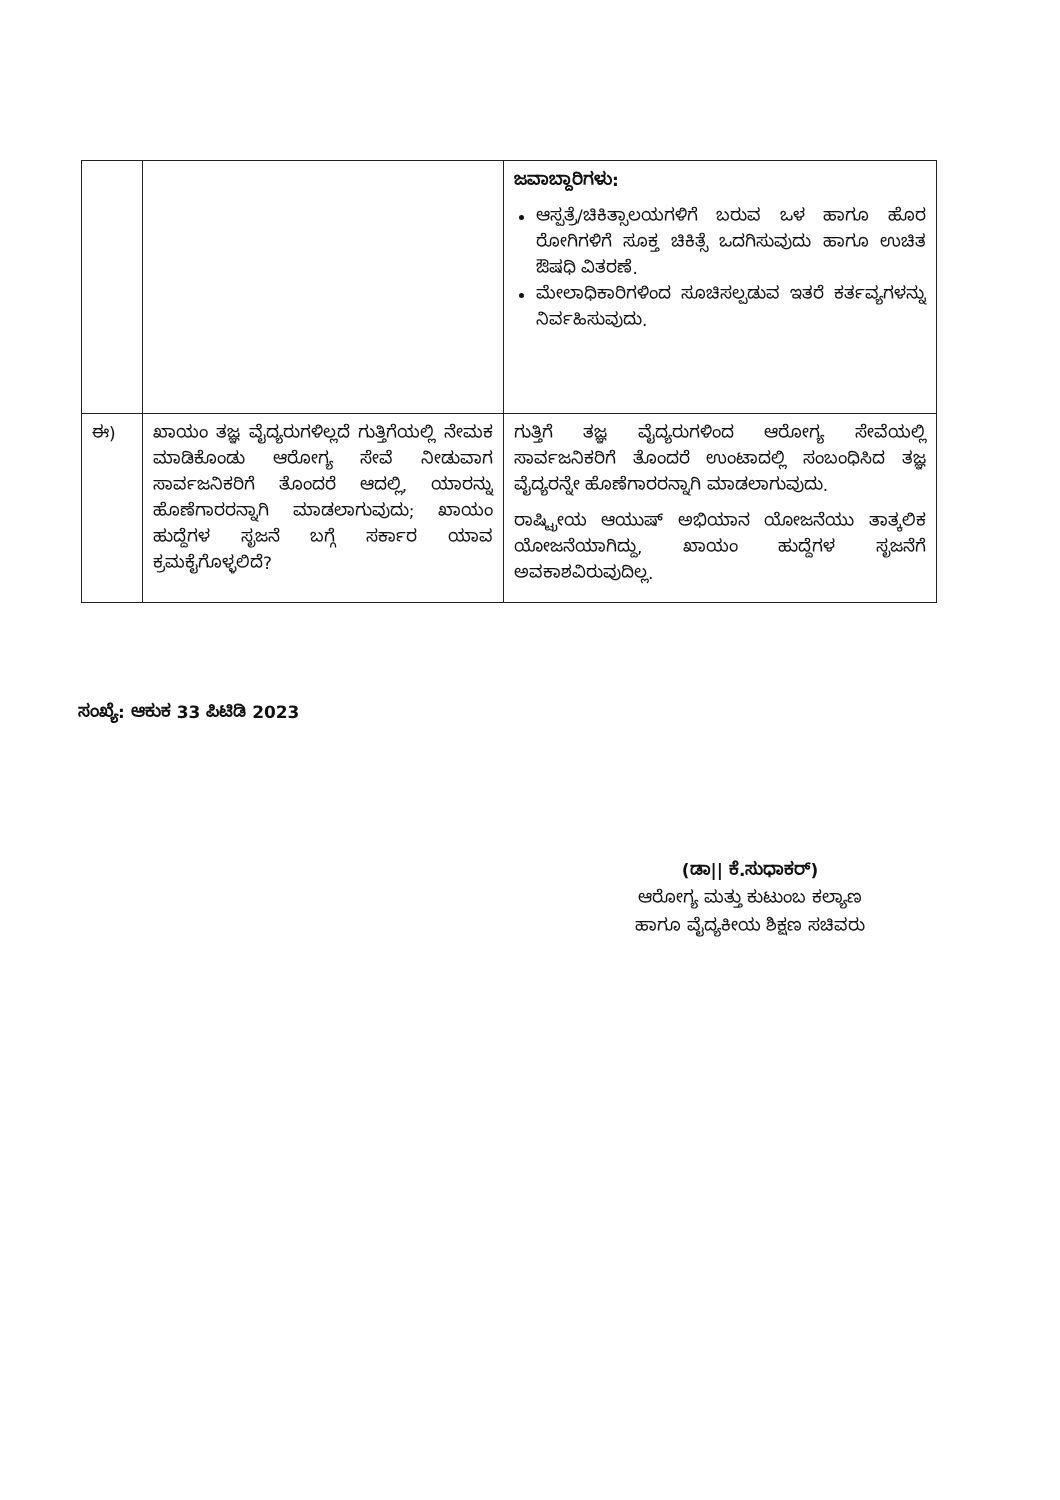| | | ಜವಾಬ್ದಾರಿಗಳು: ಆಸ್ಪತ್ರೆ/ಚಿಕಿತ್ಸಾಲಯಗಳಿಗೆ ಬರುವ ಒಳ ಹಾಗೂ ಹೊರ ರೋಗಿಗಳಿಗೆ ಸೂಕ್ತ ಚಿಕಿತ್ಸೆ ಒದಗಿಸುವುದು ಹಾಗೂ ಉಚಿತ ಔಷಧಿ ವಿತರಣೆ. ಮೇಲಾಧಿಕಾರಿಗಳಿಂದ ಸೂಚಿಸಲ್ಪಡುವ ಇತರೆ ಕರ್ತವ್ಯಗಳನ್ನು ನಿರ್ವಹಿಸುವುದು. |
| ಈ) | ಖಾಯಂ ತಜ್ಞ ವೈದ್ಯರುಗಳಿಲ್ಲದೆ ಗುತ್ತಿಗೆಯಲ್ಲಿ ನೇಮಕ ಮಾಡಿಕೊಂಡು ಆರೋಗ್ಯ ಸೇವೆ ನೀಡುವಾಗ ಸಾರ್ವಜನಿಕರಿಗೆ ತೊಂದರೆ ಆದಲ್ಲಿ, ಯಾರನ್ನು ಹೊಣೆಗಾರರನ್ನಾಗಿ ಮಾಡಲಾಗುವುದು; ಖಾಯಂ ಹುದ್ದೆಗಳ ಸೃಜನೆ ಬಗ್ಗೆ ಸರ್ಕಾರ ಯಾವ ಕ್ರಮಕೈಗೊಳ್ಳಲಿದೆ? | ಗುತ್ತಿಗೆ ತಜ್ಞ ವೈದ್ಯರುಗಳಿಂದ ಆರೋಗ್ಯ ಸೇವೆಯಲ್ಲಿ ಸಾರ್ವಜನಿಕರಿಗೆ ತೊಂದರೆ ಉಂಟಾದಲ್ಲಿ ಸಂಬಂಧಿಸಿದ ತಜ್ಞ ವೈದ್ಯರನ್ನೇ ಹೊಣೆಗಾರರನ್ನಾಗಿ ಮಾಡಲಾಗುವುದು. ರಾಷ್ಟ್ರೀಯ ಆಯುಷ್ ಅಭಿಯಾನ ಯೋಜನೆಯು ತಾತ್ಕಲಿಕ ಯೋಜನೆಯಾಗಿದ್ದು, ಖಾಯಂ ಹುದ್ದೆಗಳ ಸೃಜನೆಗೆ ಅವಕಾಶವಿರುವುದಿಲ್ಲ. |
ಸಂಖ್ಯೆ: ಆಕುಕ 33 ಪಿಟಿಡಿ 2023
(ಡಾ|| ಕೆ.ಸುಧಾಕರ್)
ಆರೋಗ್ಯ ಮತ್ತು ಕುಟುಂಬ ಕಲ್ಯಾಣ
ಹಾಗೂ ವೈದ್ಯಕೀಯ ಶಿಕ್ಷಣ ಸಚಿವರು